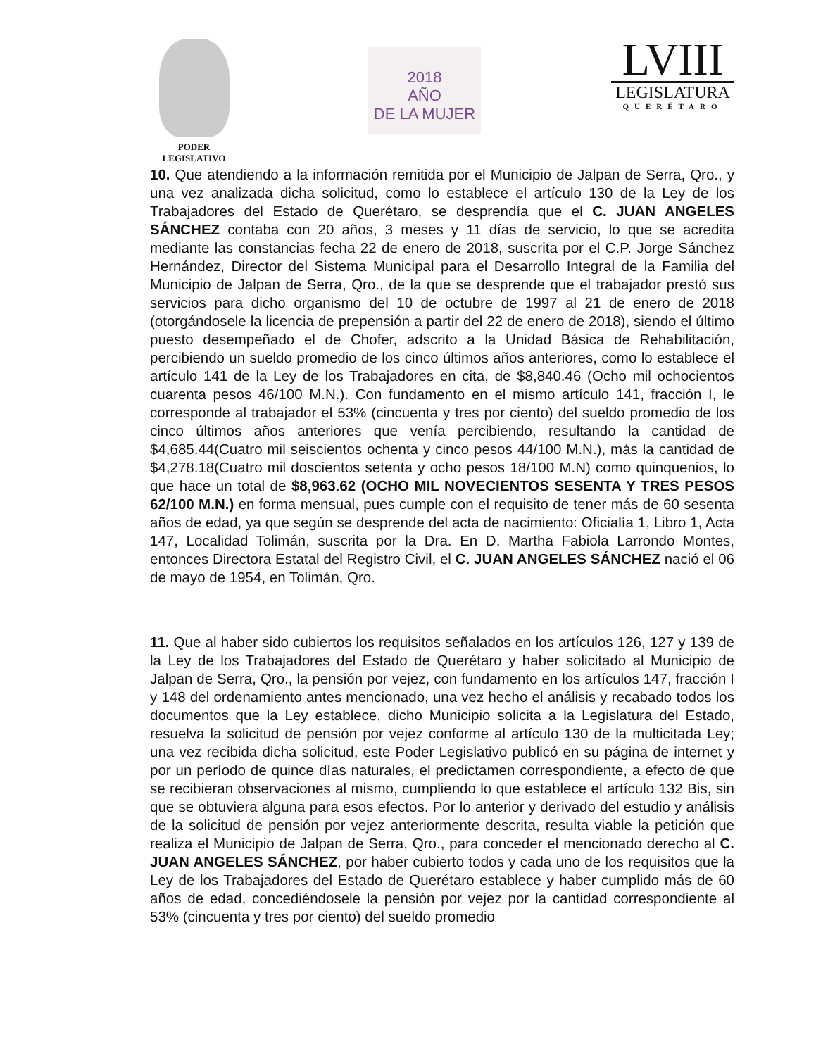PODER
LEGISLATIVO
2018
AÑO
DE LA MUJER
LVIII
LEGISLATURA
QUERÉTARO
10. Que atendiendo a la información remitida por el Municipio de Jalpan de Serra, Qro., y una vez analizada dicha solicitud, como lo establece el artículo 130 de la Ley de los Trabajadores del Estado de Querétaro, se desprendía que el C. JUAN ANGELES SÁNCHEZ contaba con 20 años, 3 meses y 11 días de servicio, lo que se acredita mediante las constancias fecha 22 de enero de 2018, suscrita por el C.P. Jorge Sánchez Hernández, Director del Sistema Municipal para el Desarrollo Integral de la Familia del Municipio de Jalpan de Serra, Qro., de la que se desprende que el trabajador prestó sus servicios para dicho organismo del 10 de octubre de 1997 al 21 de enero de 2018 (otorgándosele la licencia de prepensión a partir del 22 de enero de 2018), siendo el último puesto desempeñado el de Chofer, adscrito a la Unidad Básica de Rehabilitación, percibiendo un sueldo promedio de los cinco últimos años anteriores, como lo establece el artículo 141 de la Ley de los Trabajadores en cita, de $8,840.46 (Ocho mil ochocientos cuarenta pesos 46/100 M.N.). Con fundamento en el mismo artículo 141, fracción I, le corresponde al trabajador el 53% (cincuenta y tres por ciento) del sueldo promedio de los cinco últimos años anteriores que venía percibiendo, resultando la cantidad de $4,685.44(Cuatro mil seiscientos ochenta y cinco pesos 44/100 M.N.), más la cantidad de $4,278.18(Cuatro mil doscientos setenta y ocho pesos 18/100 M.N) como quinquenios, lo que hace un total de $8,963.62 (OCHO MIL NOVECIENTOS SESENTA Y TRES PESOS 62/100 M.N.) en forma mensual, pues cumple con el requisito de tener más de 60 sesenta años de edad, ya que según se desprende del acta de nacimiento: Oficialía 1, Libro 1, Acta 147, Localidad Tolimán, suscrita por la Dra. En D. Martha Fabiola Larrondo Montes, entonces Directora Estatal del Registro Civil, el C. JUAN ANGELES SÁNCHEZ nació el 06 de mayo de 1954, en Tolimán, Qro.
11. Que al haber sido cubiertos los requisitos señalados en los artículos 126, 127 y 139 de la Ley de los Trabajadores del Estado de Querétaro y haber solicitado al Municipio de Jalpan de Serra, Qro., la pensión por vejez, con fundamento en los artículos 147, fracción I y 148 del ordenamiento antes mencionado, una vez hecho el análisis y recabado todos los documentos que la Ley establece, dicho Municipio solicita a la Legislatura del Estado, resuelva la solicitud de pensión por vejez conforme al artículo 130 de la multicitada Ley; una vez recibida dicha solicitud, este Poder Legislativo publicó en su página de internet y por un período de quince días naturales, el predictamen correspondiente, a efecto de que se recibieran observaciones al mismo, cumpliendo lo que establece el artículo 132 Bis, sin que se obtuviera alguna para esos efectos. Por lo anterior y derivado del estudio y análisis de la solicitud de pensión por vejez anteriormente descrita, resulta viable la petición que realiza el Municipio de Jalpan de Serra, Qro., para conceder el mencionado derecho al C. JUAN ANGELES SÁNCHEZ, por haber cubierto todos y cada uno de los requisitos que la Ley de los Trabajadores del Estado de Querétaro establece y haber cumplido más de 60 años de edad, concediéndosele la pensión por vejez por la cantidad correspondiente al 53% (cincuenta y tres por ciento) del sueldo promedio